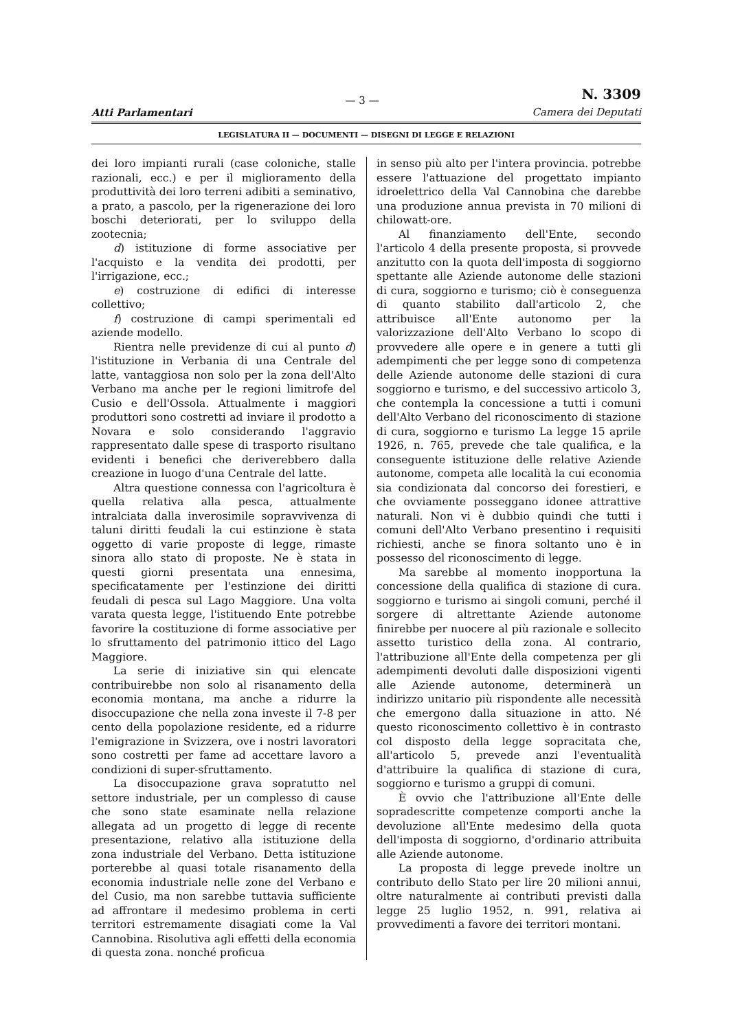Atti Parlamentari
— 3 —
N. 3309
Camera dei Deputati
LEGISLATURA II — DOCUMENTI — DISEGNI DI LEGGE E RELAZIONI
dei loro impianti rurali (case coloniche, stalle razionali, ecc.) e per il miglioramento della produttività dei loro terreni adibiti a seminativo, a prato, a pascolo, per la rigenerazione dei loro boschi deteriorati, per lo sviluppo della zootecnia;
d) istituzione di forme associative per l'acquisto e la vendita dei prodotti, per l'irrigazione, ecc.;
e) costruzione di edifici di interesse collettivo;
f) costruzione di campi sperimentali ed aziende modello.
Rientra nelle previdenze di cui al punto d) l'istituzione in Verbania di una Centrale del latte, vantaggiosa non solo per la zona dell'Alto Verbano ma anche per le regioni limitrofe del Cusio e dell'Ossola. Attualmente i maggiori produttori sono costretti ad inviare il prodotto a Novara e solo considerando l'aggravio rappresentato dalle spese di trasporto risultano evidenti i benefici che deriverebbero dalla creazione in luogo d'una Centrale del latte.
Altra questione connessa con l'agricoltura è quella relativa alla pesca, attualmente intralciata dalla inverosimile sopravvivenza di taluni diritti feudali la cui estinzione è stata oggetto di varie proposte di legge, rimaste sinora allo stato di proposte. Ne è stata in questi giorni presentata una ennesima, specificatamente per l'estinzione dei diritti feudali di pesca sul Lago Maggiore. Una volta varata questa legge, l'istituendo Ente potrebbe favorire la costituzione di forme associative per lo sfruttamento del patrimonio ittico del Lago Maggiore.
La serie di iniziative sin qui elencate contribuirebbe non solo al risanamento della economia montana, ma anche a ridurre la disoccupazione che nella zona investe il 7-8 per cento della popolazione residente, ed a ridurre l'emigrazione in Svizzera, ove i nostri lavoratori sono costretti per fame ad accettare lavoro a condizioni di super-sfruttamento.
La disoccupazione grava sopratutto nel settore industriale, per un complesso di cause che sono state esaminate nella relazione allegata ad un progetto di legge di recente presentazione, relativo alla istituzione della zona industriale del Verbano. Detta istituzione porterebbe al quasi totale risanamento della economia industriale nelle zone del Verbano e del Cusio, ma non sarebbe tuttavia sufficiente ad affrontare il medesimo problema in certi territori estremamente disagiati come la Val Cannobina. Risolutiva agli effetti della economia di questa zona. nonché proficua
in senso più alto per l'intera provincia. potrebbe essere l'attuazione del progettato impianto idroelettrico della Val Cannobina che darebbe una produzione annua prevista in 70 milioni di chilowatt-ore.
Al finanziamento dell'Ente, secondo l'articolo 4 della presente proposta, si provvede anzitutto con la quota dell'imposta di soggiorno spettante alle Aziende autonome delle stazioni di cura, soggiorno e turismo; ciò è conseguenza di quanto stabilito dall'articolo 2, che attribuisce all'Ente autonomo per la valorizzazione dell'Alto Verbano lo scopo di provvedere alle opere e in genere a tutti gli adempimenti che per legge sono di competenza delle Aziende autonome delle stazioni di cura soggiorno e turismo, e del successivo articolo 3, che contempla la concessione a tutti i comuni dell'Alto Verbano del riconoscimento di stazione di cura, soggiorno e turismo La legge 15 aprile 1926, n. 765, prevede che tale qualifica, e la conseguente istituzione delle relative Aziende autonome, competa alle località la cui economia sia condizionata dal concorso dei forestieri, e che ovviamente posseggano idonee attrattive naturali. Non vi è dubbio quindi che tutti i comuni dell'Alto Verbano presentino i requisiti richiesti, anche se finora soltanto uno è in possesso del riconoscimento di legge.
Ma sarebbe al momento inopportuna la concessione della qualifica di stazione di cura. soggiorno e turismo ai singoli comuni, perché il sorgere di altrettante Aziende autonome finirebbe per nuocere al più razionale e sollecito assetto turistico della zona. Al contrario, l'attribuzione all'Ente della competenza per gli adempimenti devoluti dalle disposizioni vigenti alle Aziende autonome, determinerà un indirizzo unitario più rispondente alle necessità che emergono dalla situazione in atto. Né questo riconoscimento collettivo è in contrasto col disposto della legge sopracitata che, all'articolo 5, prevede anzi l'eventualità d'attribuire la qualifica di stazione di cura, soggiorno e turismo a gruppi di comuni.
È ovvio che l'attribuzione all'Ente delle sopradescritte competenze comporti anche la devoluzione all'Ente medesimo della quota dell'imposta di soggiorno, d'ordinario attribuita alle Aziende autonome.
La proposta di legge prevede inoltre un contributo dello Stato per lire 20 milioni annui, oltre naturalmente ai contributi previsti dalla legge 25 luglio 1952, n. 991, relativa ai provvedimenti a favore dei territori montani.